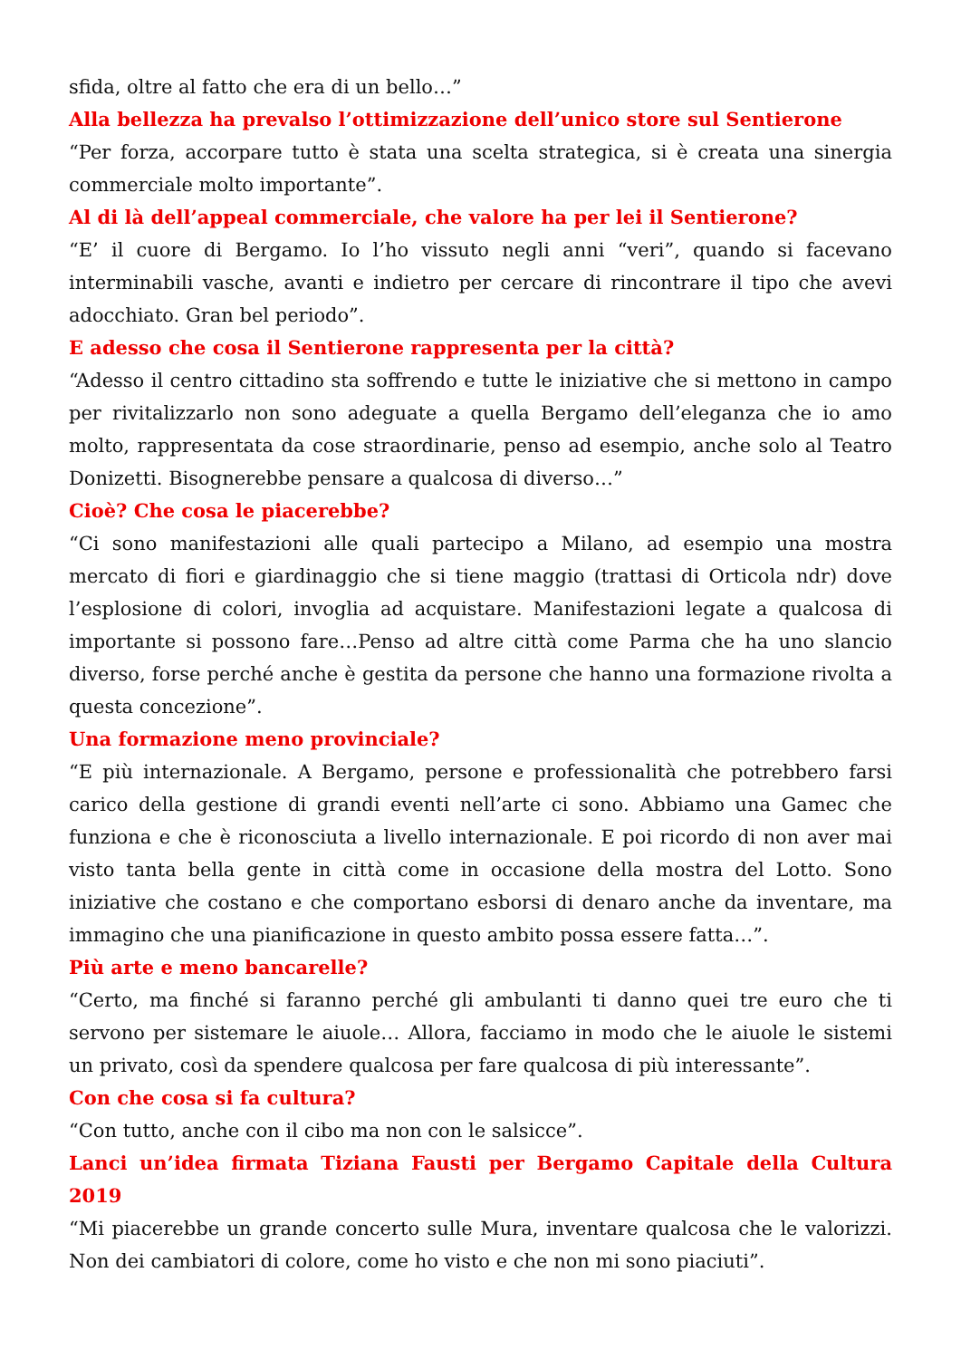sfida, oltre al fatto che era di un bello…”
Alla bellezza ha prevalso l’ottimizzazione dell’unico store sul Sentierone
“Per forza, accorpare tutto è stata una scelta strategica, si è creata una sinergia commerciale molto importante”.
Al di là dell’appeal commerciale, che valore ha per lei il Sentierone?
“E’ il cuore di Bergamo. Io l’ho vissuto negli anni “veri”, quando si facevano interminabili vasche, avanti e indietro per cercare di rincontrare il tipo che avevi adocchiato. Gran bel periodo”.
E adesso che cosa il Sentierone rappresenta per la città?
“Adesso il centro cittadino sta soffrendo e tutte le iniziative che si mettono in campo per rivitalizzarlo non sono adeguate a quella Bergamo dell’eleganza che io amo molto, rappresentata da cose straordinarie, penso ad esempio, anche solo al Teatro Donizetti. Bisognerebbe pensare a qualcosa di diverso…”
Cioè? Che cosa le piacerebbe?
“Ci sono manifestazioni alle quali partecipo a Milano, ad esempio una mostra mercato di fiori e giardinaggio che si tiene maggio (trattasi di Orticola ndr) dove l’esplosione di colori, invoglia ad acquistare. Manifestazioni legate a qualcosa di importante si possono fare…Penso ad altre città come Parma che ha uno slancio diverso, forse perché anche è gestita da persone che hanno una formazione rivolta a questa concezione”.
Una formazione meno provinciale?
“E più internazionale. A Bergamo, persone e professionalità che potrebbero farsi carico della gestione di grandi eventi nell’arte ci sono. Abbiamo una Gamec che funziona e che è riconosciuta a livello internazionale. E poi ricordo di non aver mai visto tanta bella gente in città come in occasione della mostra del Lotto. Sono iniziative che costano e che comportano esborsi di denaro anche da inventare, ma immagino che una pianificazione in questo ambito possa essere fatta…”.
Più arte e meno bancarelle?
“Certo, ma finché si faranno perché gli ambulanti ti danno quei tre euro che ti servono per sistemare le aiuole… Allora, facciamo in modo che le aiuole le sistemi un privato, così da spendere qualcosa per fare qualcosa di più interessante”.
Con che cosa si fa cultura?
“Con tutto, anche con il cibo ma non con le salsicce”.
Lanci un’idea firmata Tiziana Fausti per Bergamo Capitale della Cultura 2019
“Mi piacerebbe un grande concerto sulle Mura, inventare qualcosa che le valorizzi. Non dei cambiatori di colore, come ho visto e che non mi sono piaciuti”.